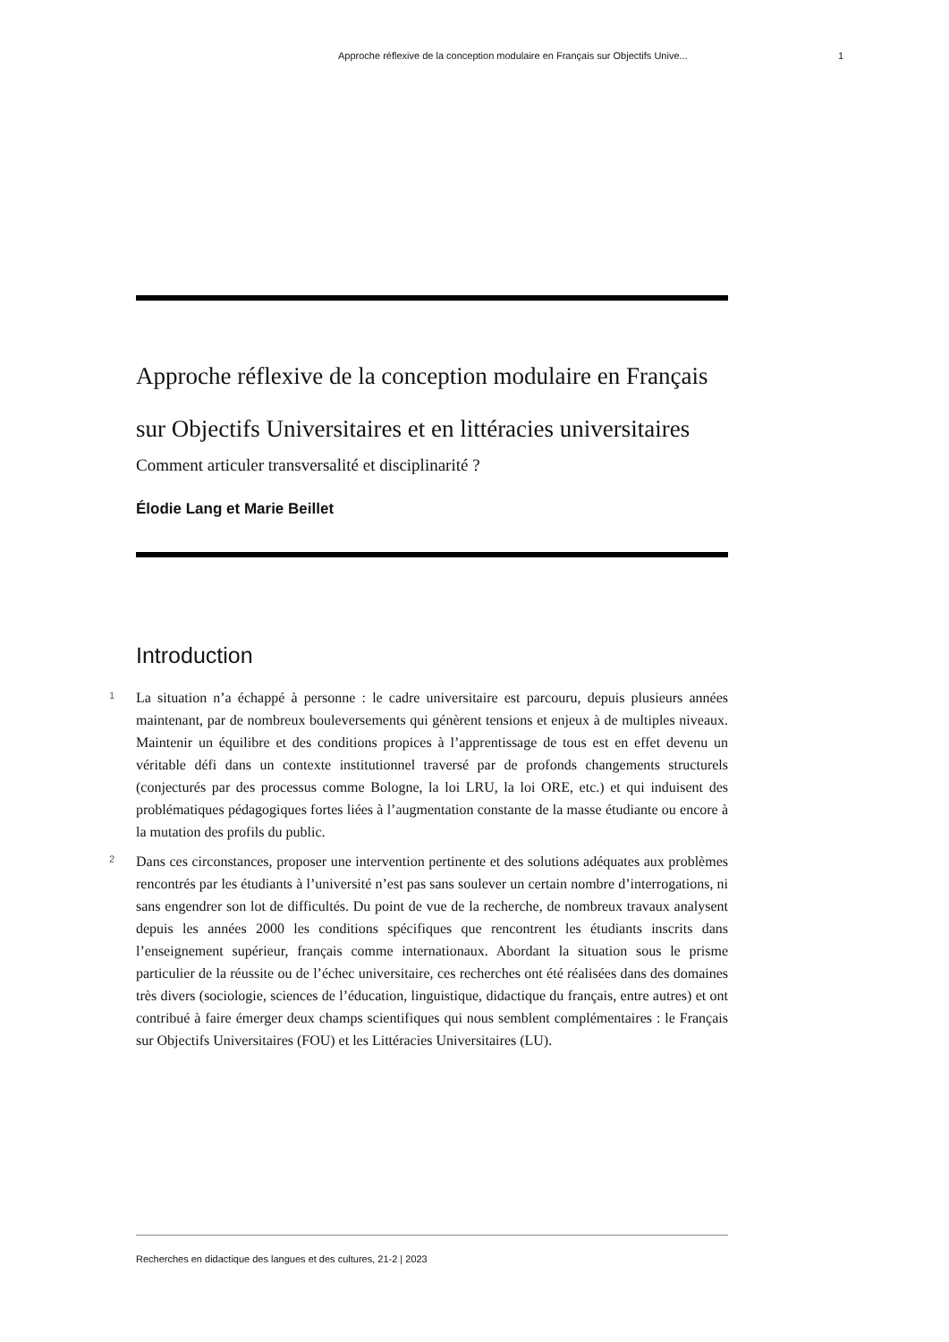Approche réflexive de la conception modulaire en Français sur Objectifs Unive... 1
Approche réflexive de la conception modulaire en Français sur Objectifs Universitaires et en littéracies universitaires
Comment articuler transversalité et disciplinarité ?
Élodie Lang et Marie Beillet
Introduction
1
La situation n’a échappé à personne : le cadre universitaire est parcouru, depuis plusieurs années maintenant, par de nombreux bouleversements qui génèrent tensions et enjeux à de multiples niveaux. Maintenir un équilibre et des conditions propices à l’apprentissage de tous est en effet devenu un véritable défi dans un contexte institutionnel traversé par de profonds changements structurels (conjecturés par des processus comme Bologne, la loi LRU, la loi ORE, etc.) et qui induisent des problématiques pédagogiques fortes liées à l’augmentation constante de la masse étudiante ou encore à la mutation des profils du public.
2
Dans ces circonstances, proposer une intervention pertinente et des solutions adéquates aux problèmes rencontrés par les étudiants à l’université n’est pas sans soulever un certain nombre d’interrogations, ni sans engendrer son lot de difficultés. Du point de vue de la recherche, de nombreux travaux analysent depuis les années 2000 les conditions spécifiques que rencontrent les étudiants inscrits dans l’enseignement supérieur, français comme internationaux. Abordant la situation sous le prisme particulier de la réussite ou de l’échec universitaire, ces recherches ont été réalisées dans des domaines très divers (sociologie, sciences de l’éducation, linguistique, didactique du français, entre autres) et ont contribué à faire émerger deux champs scientifiques qui nous semblent complémentaires : le Français sur Objectifs Universitaires (FOU) et les Littéracies Universitaires (LU).
Recherches en didactique des langues et des cultures, 21-2 | 2023